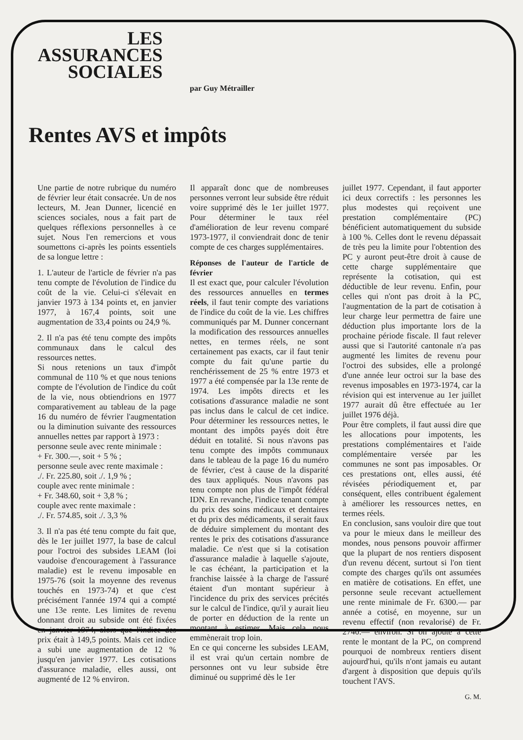LES
ASSURANCES
SOCIALES
par Guy Métrailler
Rentes AVS et impôts
Une partie de notre rubrique du numéro de février leur était consacrée. Un de nos lecteurs, M. Jean Dunner, licencié en sciences sociales, nous a fait part de quelques réflexions personnelles à ce sujet. Nous l'en remercions et vous soumettons ci-après les points essentiels de sa longue lettre :
1. L'auteur de l'article de février n'a pas tenu compte de l'évolution de l'indice du coût de la vie. Celui-ci s'élevait en janvier 1973 à 134 points et, en janvier 1977, à 167,4 points, soit une augmentation de 33,4 points ou 24,9 %.
2. Il n'a pas été tenu compte des impôts communaux dans le calcul des ressources nettes.
Si nous retenions un taux d'impôt communal de 110 % et que nous tenions compte de l'évolution de l'indice du coût de la vie, nous obtiendrions en 1977 comparativement au tableau de la page 16 du numéro de février l'augmentation ou la diminution suivante des ressources annuelles nettes par rapport à 1973 :
personne seule avec rente minimale :
+ Fr. 300.—, soit + 5 % ;
personne seule avec rente maximale :
./. Fr. 225.80, soit ./. 1,9 % ;
couple avec rente minimale :
+ Fr. 348.60, soit + 3,8 % ;
couple avec rente maximale :
./. Fr. 574.85, soit ./. 3,3 %
3. Il n'a pas été tenu compte du fait que, dès le 1er juillet 1977, la base de calcul pour l'octroi des subsides LEAM (loi vaudoise d'encouragement à l'assurance maladie) est le revenu imposable en 1975-76 (soit la moyenne des revenus touchés en 1973-74) et que c'est précisément l'année 1974 qui a compté une 13e rente. Les limites de revenu donnant droit au subside ont été fixées en janvier 1974, alors que l'indice des prix était à 149,5 points. Mais cet indice a subi une augmentation de 12 % jusqu'en janvier 1977. Les cotisations d'assurance maladie, elles aussi, ont augmenté de 12 % environ.
Il apparaît donc que de nombreuses personnes verront leur subside être réduit voire supprimé dès le 1er juillet 1977. Pour déterminer le taux réel d'amélioration de leur revenu comparé 1973-1977, il conviendrait donc de tenir compte de ces charges supplémentaires.
Réponses de l'auteur de l'article de février
Il est exact que, pour calculer l'évolution des ressources annuelles en termes réels, il faut tenir compte des variations de l'indice du coût de la vie. Les chiffres communiqués par M. Dunner concernant la modification des ressources annuelles nettes, en termes réels, ne sont certainement pas exacts, car il faut tenir compte du fait qu'une partie du renchérissement de 25 % entre 1973 et 1977 a été compensée par la 13e rente de 1974. Les impôts directs et les cotisations d'assurance maladie ne sont pas inclus dans le calcul de cet indice. Pour déterminer les ressources nettes, le montant des impôts payés doit être déduit en totalité. Si nous n'avons pas tenu compte des impôts communaux dans le tableau de la page 16 du numéro de février, c'est à cause de la disparité des taux appliqués. Nous n'avons pas tenu compte non plus de l'impôt fédéral IDN. En revanche, l'indice tenant compte du prix des soins médicaux et dentaires et du prix des médicaments, il serait faux de déduire simplement du montant des rentes le prix des cotisations d'assurance maladie. Ce n'est que si la cotisation d'assurance maladie à laquelle s'ajoute, le cas échéant, la participation et la franchise laissée à la charge de l'assuré étaient d'un montant supérieur à l'incidence du prix des services précités sur le calcul de l'indice, qu'il y aurait lieu de porter en déduction de la rente un montant à estimer. Mais cela nous emmènerait trop loin.
En ce qui concerne les subsides LEAM, il est vrai qu'un certain nombre de personnes ont vu leur subside être diminué ou supprimé dès le 1er
juillet 1977. Cependant, il faut apporter ici deux correctifs : les personnes les plus modestes qui reçoivent une prestation complémentaire (PC) bénéficient automatiquement du subside à 100 %. Celles dont le revenu dépassait de très peu la limite pour l'obtention des PC y auront peut-être droit à cause de cette charge supplémentaire que représente la cotisation, qui est déductible de leur revenu. Enfin, pour celles qui n'ont pas droit à la PC, l'augmentation de la part de cotisation à leur charge leur permettra de faire une déduction plus importante lors de la prochaine période fiscale. Il faut relever aussi que si l'autorité cantonale n'a pas augmenté les limites de revenu pour l'octroi des subsides, elle a prolongé d'une année leur octroi sur la base des revenus imposables en 1973-1974, car la révision qui est intervenue au 1er juillet 1977 aurait dû être effectuée au 1er juillet 1976 déjà.
Pour être complets, il faut aussi dire que les allocations pour impotents, les prestations complémentaires et l'aide complémentaire versée par les communes ne sont pas imposables. Or ces prestations ont, elles aussi, été révisées périodiquement et, par conséquent, elles contribuent également à améliorer les ressources nettes, en termes réels.
En conclusion, sans vouloir dire que tout va pour le mieux dans le meilleur des mondes, nous pensons pouvoir affirmer que la plupart de nos rentiers disposent d'un revenu décent, surtout si l'on tient compte des charges qu'ils ont assumées en matière de cotisations. En effet, une personne seule recevant actuellement une rente minimale de Fr. 6300.— par année a cotisé, en moyenne, sur un revenu effectif (non revalorisé) de Fr. 2740.— environ. Si on ajoute à cette rente le montant de la PC, on comprend pourquoi de nombreux rentiers disent aujourd'hui, qu'ils n'ont jamais eu autant d'argent à disposition que depuis qu'ils touchent l'AVS.
G. M.